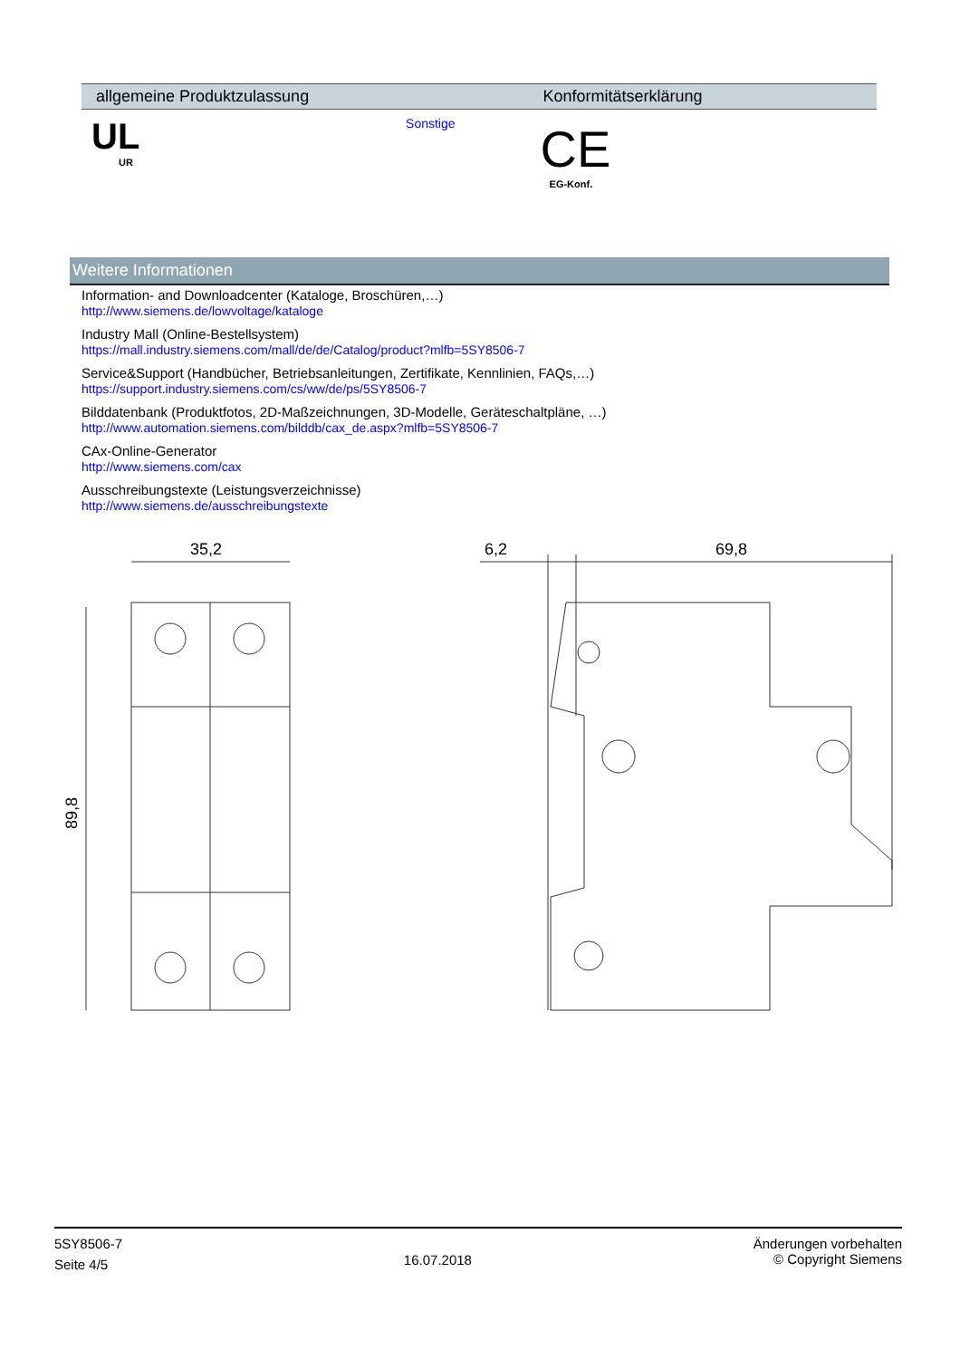| allgemeine Produktzulassung | Konformitätserklärung |
| --- | --- |
| UL UR Sonstige | CE EG-Konf. |
Weitere Informationen
Information- and Downloadcenter (Kataloge, Broschüren,…)
http://www.siemens.de/lowvoltage/kataloge
Industry Mall (Online-Bestellsystem)
https://mall.industry.siemens.com/mall/de/de/Catalog/product?mlfb=5SY8506-7
Service&Support (Handbücher, Betriebsanleitungen, Zertifikate, Kennlinien, FAQs,…)
https://support.industry.siemens.com/cs/ww/de/ps/5SY8506-7
Bilddatenbank (Produktfotos, 2D-Maßzeichnungen, 3D-Modelle, Geräteschaltpläne, …)
http://www.automation.siemens.com/bilddb/cax_de.aspx?mlfb=5SY8506-7
CAx-Online-Generator
http://www.siemens.com/cax
Ausschreibungstexte (Leistungsverzeichnisse)
http://www.siemens.de/ausschreibungstexte
35,2
6,2
69,8
89,8
5SY8506-7
Seite 4/5
16.07.2018
Änderungen vorbehalten
© Copyright Siemens